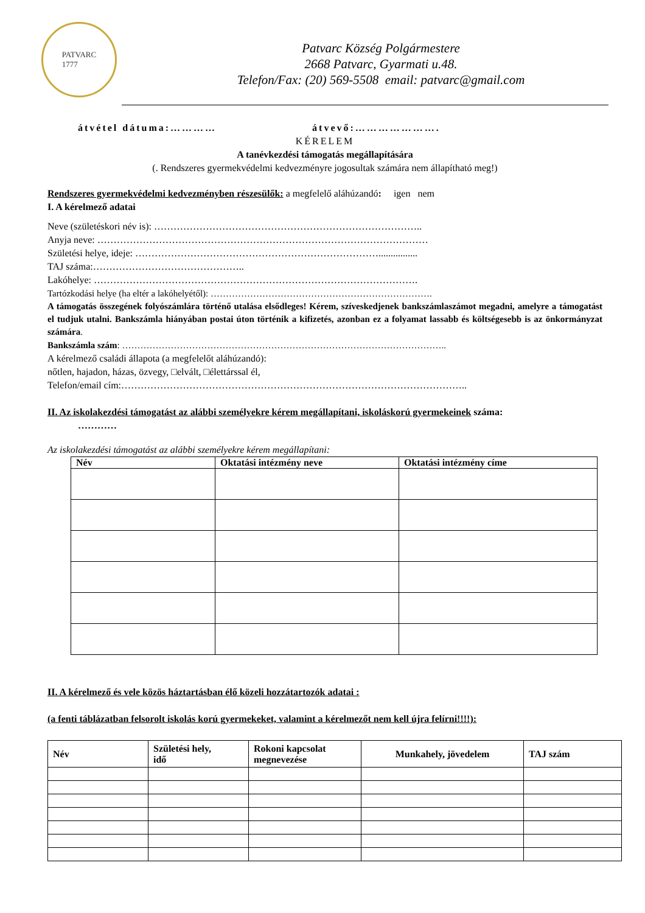PATVARC
1777
Patvarc Község Polgármestere
2668 Patvarc, Gyarmati u.48.
Telefon/Fax: (20) 569-5508 email: patvarc@gmail.com
átvétel dátuma:………… átvevő:………………….
KÉRELEM
A tanévkezdési támogatás megállapítására
(. Rendszeres gyermekvédelmi kedvezményre jogosultak számára nem állapítható meg!)
Rendszeres gyermekvédelmi kedvezményben részesülők: a megfelelő aláhúzandó: igen nem
I. A kérelmező adatai
Neve (születéskori név is): ………………………………………………………………………..
Anyja neve: …………………………………………………………………………………………
Születési helye, ideje: …………………………………………………………………................
TAJ száma:………………………………………..
Lakóhelye: ……………………………………………………………………………………….
Tartózkodási helye (ha eltér a lakóhelyétől): ……………………………………………………………….
A támogatás összegének folyószámlára történő utalása elsődleges! Kérem, szíveskedjenek bankszámlaszámot megadni, amelyre a támogatást el tudjuk utalni. Bankszámla hiányában postai úton történik a kifizetés, azonban ez a folyamat lassabb és költségesebb is az önkormányzat számára.
Bankszámla szám: ……………………………………………………………………………………………..
A kérelmező családi állapota (a megfelelőt aláhúzandó):
nőtlen, hajadon, házas, özvegy, □elvált, □élettárssal él,
Telefon/email cím:……………………………………………………………………………………………..
II. Az iskolakezdési támogatást az alábbi személyekre kérem megállapítani, iskoláskorú gyermekeinek száma:
…………
Az iskolakezdési támogatást az alábbi személyekre kérem megállapítani:
| Név | Oktatási intézmény neve | Oktatási intézmény címe |
| --- | --- | --- |
II. A kérelmező és vele közös háztartásban élő közeli hozzátartozók adatai :
(a fenti táblázatban felsorolt iskolás korú gyermekeket, valamint a kérelmezőt nem kell újra felírni!!!!):
| Név | Születési hely, idő | Rokoni kapcsolat megnevezése | Munkahely, jövedelem | TAJ szám |
| --- | --- | --- | --- | --- |